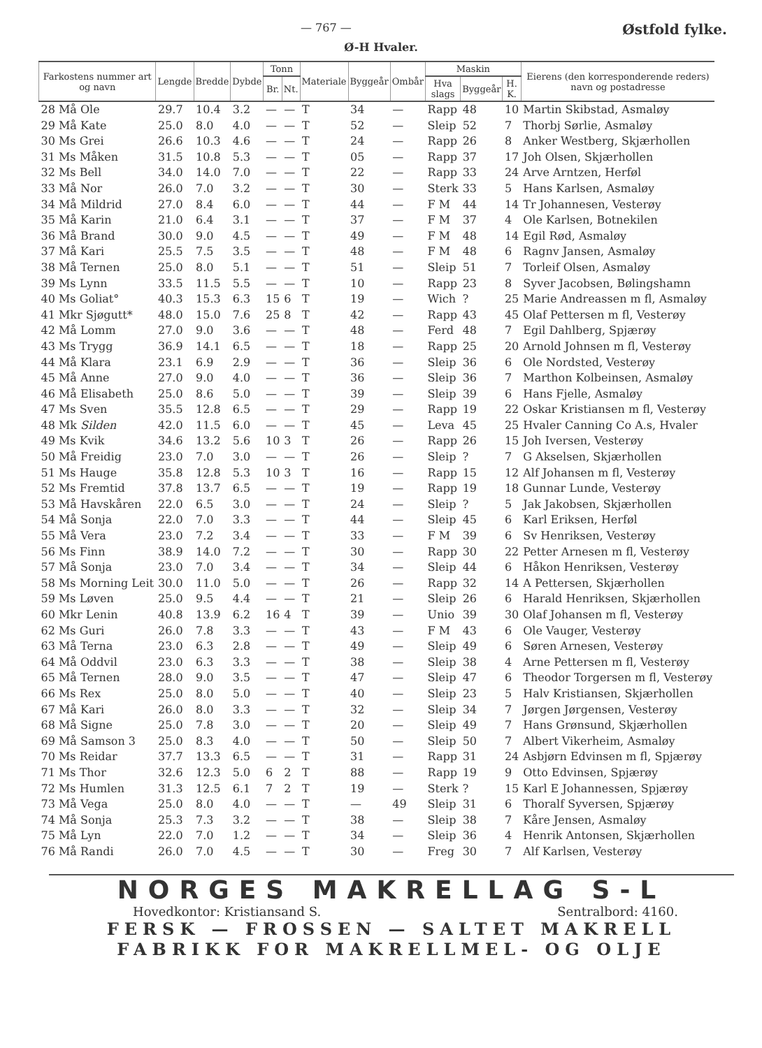— 767 — Østfold fylke.
Ø-H Hvaler.
| Farkostens nummer art og navn | Lengde | Bredde | Dybde | Tonn | | Materiale | Byggeår | Ombår | Maskin | | | Eierens (den korresponderende reders) navn og postadresse |
| --- | --- | --- | --- | --- | --- | --- | --- | --- | --- | --- | --- | --- |
| | | | | Br. | Nt. | | | | Hva slags | Byggeår | H. K. | |
| 28 Må Ole | 29.7 | 10.4 | 3.2 | — | — | T | 34 | — | Rapp | 48 | 10 | Martin Skibstad, Asmaløy |
| 29 Må Kate | 25.0 | 8.0 | 4.0 | — | — | T | 52 | — | Sleip | 52 | 7 | Thorbj Sørlie, Asmaløy |
| 30 Ms Grei | 26.6 | 10.3 | 4.6 | — | — | T | 24 | — | Rapp | 26 | 8 | Anker Westberg, Skjærhollen |
| 31 Ms Måken | 31.5 | 10.8 | 5.3 | — | — | T | 05 | — | Rapp | 37 | 17 | Joh Olsen, Skjærhollen |
| 32 Ms Bell | 34.0 | 14.0 | 7.0 | — | — | T | 22 | — | Rapp | 33 | 24 | Arve Arntzen, Herføl |
| 33 Må Nor | 26.0 | 7.0 | 3.2 | — | — | T | 30 | — | Sterk | 33 | 5 | Hans Karlsen, Asmaløy |
| 34 Må Mildrid | 27.0 | 8.4 | 6.0 | — | — | T | 44 | — | F M | 44 | 14 | Tr Johannesen, Vesterøy |
| 35 Må Karin | 21.0 | 6.4 | 3.1 | — | — | T | 37 | — | F M | 37 | 4 | Ole Karlsen, Botnekilen |
| 36 Må Brand | 30.0 | 9.0 | 4.5 | — | — | T | 49 | — | F M | 48 | 14 | Egil Rød, Asmaløy |
| 37 Må Kari | 25.5 | 7.5 | 3.5 | — | — | T | 48 | — | F M | 48 | 6 | Ragnv Jansen, Asmaløy |
| 38 Må Ternen | 25.0 | 8.0 | 5.1 | — | — | T | 51 | — | Sleip | 51 | 7 | Torleif Olsen, Asmaløy |
| 39 Ms Lynn | 33.5 | 11.5 | 5.5 | — | — | T | 10 | — | Rapp | 23 | 8 | Syver Jacobsen, Bølingshamn |
| 40 Ms Goliat° | 40.3 | 15.3 | 6.3 | 15 | 6 | T | 19 | — | Wich | ? | 25 | Marie Andreassen m fl, Asmaløy |
| 41 Mkr Sjøgutt* | 48.0 | 15.0 | 7.6 | 25 | 8 | T | 42 | — | Rapp | 43 | 45 | Olaf Pettersen m fl, Vesterøy |
| 42 Må Lomm | 27.0 | 9.0 | 3.6 | — | — | T | 48 | — | Ferd | 48 | 7 | Egil Dahlberg, Spjærøy |
| 43 Ms Trygg | 36.9 | 14.1 | 6.5 | — | — | T | 18 | — | Rapp | 25 | 20 | Arnold Johnsen m fl, Vesterøy |
| 44 Må Klara | 23.1 | 6.9 | 2.9 | — | — | T | 36 | — | Sleip | 36 | 6 | Ole Nordsted, Vesterøy |
| 45 Må Anne | 27.0 | 9.0 | 4.0 | — | — | T | 36 | — | Sleip | 36 | 7 | Marthon Kolbeinsen, Asmaløy |
| 46 Må Elisabeth | 25.0 | 8.6 | 5.0 | — | — | T | 39 | — | Sleip | 39 | 6 | Hans Fjelle, Asmaløy |
| 47 Ms Sven | 35.5 | 12.8 | 6.5 | — | — | T | 29 | — | Rapp | 19 | 22 | Oskar Kristiansen m fl, Vesterøy |
| 48 Mk Silden | 42.0 | 11.5 | 6.0 | — | — | T | 45 | — | Leva | 45 | 25 | Hvaler Canning Co A.s, Hvaler |
| 49 Ms Kvik | 34.6 | 13.2 | 5.6 | 10 | 3 | T | 26 | — | Rapp | 26 | 15 | Joh Iversen, Vesterøy |
| 50 Må Freidig | 23.0 | 7.0 | 3.0 | — | — | T | 26 | — | Sleip | ? | 7 | G Akselsen, Skjærhollen |
| 51 Ms Hauge | 35.8 | 12.8 | 5.3 | 10 | 3 | T | 16 | — | Rapp | 15 | 12 | Alf Johansen m fl, Vesterøy |
| 52 Ms Fremtid | 37.8 | 13.7 | 6.5 | — | — | T | 19 | — | Rapp | 19 | 18 | Gunnar Lunde, Vesterøy |
| 53 Må Havskåren | 22.0 | 6.5 | 3.0 | — | — | T | 24 | — | Sleip | ? | 5 | Jak Jakobsen, Skjærhollen |
| 54 Må Sonja | 22.0 | 7.0 | 3.3 | — | — | T | 44 | — | Sleip | 45 | 6 | Karl Eriksen, Herføl |
| 55 Må Vera | 23.0 | 7.2 | 3.4 | — | — | T | 33 | — | F M | 39 | 6 | Sv Henriksen, Vesterøy |
| 56 Ms Finn | 38.9 | 14.0 | 7.2 | — | — | T | 30 | — | Rapp | 30 | 22 | Petter Arnesen m fl, Vesterøy |
| 57 Må Sonja | 23.0 | 7.0 | 3.4 | — | — | T | 34 | — | Sleip | 44 | 6 | Håkon Henriksen, Vesterøy |
| 58 Ms Morning Leit | 30.0 | 11.0 | 5.0 | — | — | T | 26 | — | Rapp | 32 | 14 | A Pettersen, Skjærhollen |
| 59 Ms Løven | 25.0 | 9.5 | 4.4 | — | — | T | 21 | — | Sleip | 26 | 6 | Harald Henriksen, Skjærhollen |
| 60 Mkr Lenin | 40.8 | 13.9 | 6.2 | 16 | 4 | T | 39 | — | Unio | 39 | 30 | Olaf Johansen m fl, Vesterøy |
| 62 Ms Guri | 26.0 | 7.8 | 3.3 | — | — | T | 43 | — | F M | 43 | 6 | Ole Vauger, Vesterøy |
| 63 Må Terna | 23.0 | 6.3 | 2.8 | — | — | T | 49 | — | Sleip | 49 | 6 | Søren Arnesen, Vesterøy |
| 64 Må Oddvil | 23.0 | 6.3 | 3.3 | — | — | T | 38 | — | Sleip | 38 | 4 | Arne Pettersen m fl, Vesterøy |
| 65 Må Ternen | 28.0 | 9.0 | 3.5 | — | — | T | 47 | — | Sleip | 47 | 6 | Theodor Torgersen m fl, Vesterøy |
| 66 Ms Rex | 25.0 | 8.0 | 5.0 | — | — | T | 40 | — | Sleip | 23 | 5 | Halv Kristiansen, Skjærhollen |
| 67 Må Kari | 26.0 | 8.0 | 3.3 | — | — | T | 32 | — | Sleip | 34 | 7 | Jørgen Jørgensen, Vesterøy |
| 68 Må Signe | 25.0 | 7.8 | 3.0 | — | — | T | 20 | — | Sleip | 49 | 7 | Hans Grønsund, Skjærhollen |
| 69 Må Samson 3 | 25.0 | 8.3 | 4.0 | — | — | T | 50 | — | Sleip | 50 | 7 | Albert Vikerheim, Asmaløy |
| 70 Ms Reidar | 37.7 | 13.3 | 6.5 | — | — | T | 31 | — | Rapp | 31 | 24 | Asbjørn Edvinsen m fl, Spjærøy |
| 71 Ms Thor | 32.6 | 12.3 | 5.0 | 6 | 2 | T | 88 | — | Rapp | 19 | 9 | Otto Edvinsen, Spjærøy |
| 72 Ms Humlen | 31.3 | 12.5 | 6.1 | 7 | 2 | T | 19 | — | Sterk | ? | 15 | Karl E Johannessen, Spjærøy |
| 73 Må Vega | 25.0 | 8.0 | 4.0 | — | — | T | — | 49 | Sleip | 31 | 6 | Thoralf Syversen, Spjærøy |
| 74 Må Sonja | 25.3 | 7.3 | 3.2 | — | — | T | 38 | — | Sleip | 38 | 7 | Kåre Jensen, Asmaløy |
| 75 Må Lyn | 22.0 | 7.0 | 1.2 | — | — | T | 34 | — | Sleip | 36 | 4 | Henrik Antonsen, Skjærhollen |
| 76 Må Randi | 26.0 | 7.0 | 4.5 | — | — | T | 30 | — | Freg | 30 | 7 | Alf Karlsen, Vesterøy |
NORGES MAKRELLAG S-L
Hovedkontor: Kristiansand S. Sentralbord: 4160.
FERSK — FROSSEN — SALTET MAKRELL
FABRIKK FOR MAKRELLMEL- OG OLJE